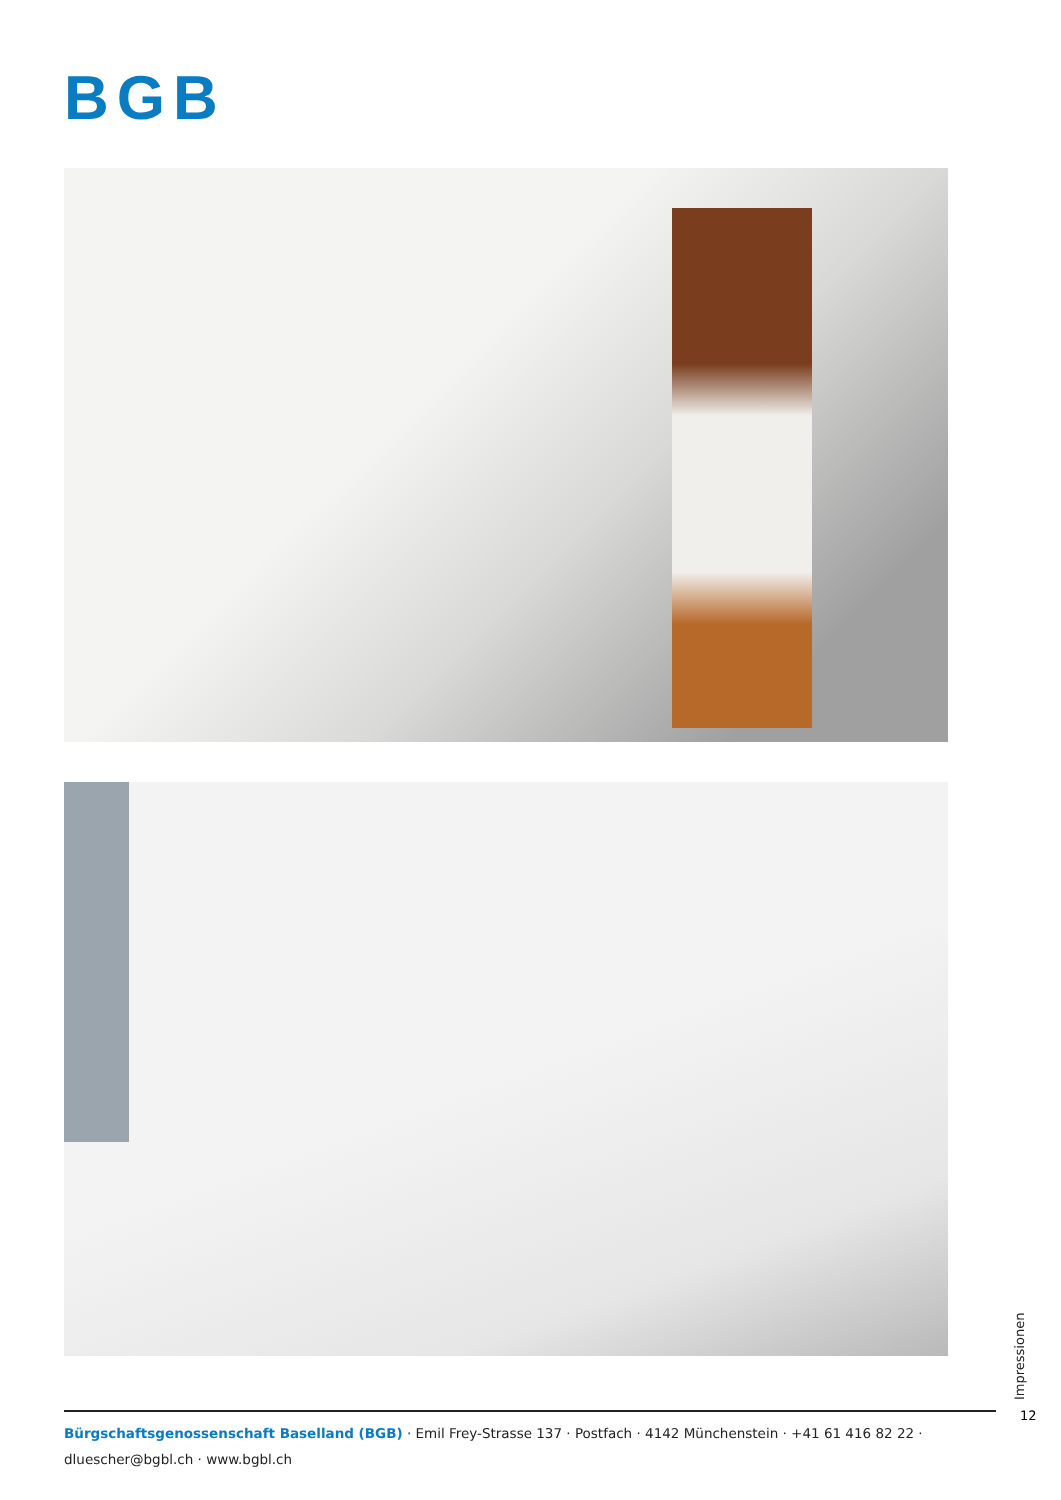BGB
Impressionen
12
Bürgschaftsgenossenschaft Baselland (BGB) · Emil Frey-Strasse 137 · Postfach · 4142 Münchenstein · +41 61 416 82 22 · dluescher@bgbl.ch · www.bgbl.ch